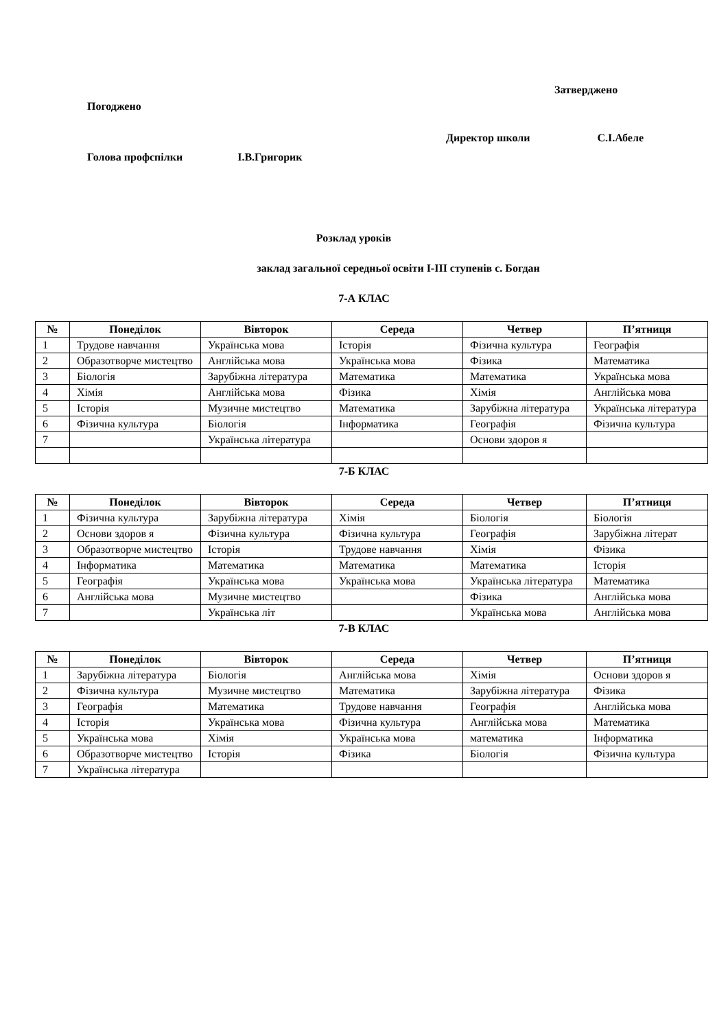Затверджено
Погоджено
Директор школи С.І.Абеле
Голова профспілки І.В.Григорик
Розклад уроків
заклад загальної середньої освіти І-ІІІ ступенів с. Богдан
7-А КЛАС
| № | Понеділок | Вівторок | Середа | Четвер | П’ятниця |
| --- | --- | --- | --- | --- | --- |
| 1 | Трудове навчання | Українська мова | Історія | Фізична культура | Географія |
| 2 | Образотворче мистецтво | Англійська мова | Українська мова | Фізика | Математика |
| 3 | Біологія | Зарубіжна література | Математика | Математика | Українська мова |
| 4 | Хімія | Англійська мова | Фізика | Хімія | Англійська мова |
| 5 | Історія | Музичне мистецтво | Математика | Зарубіжна література | Українська література |
| 6 | Фізична культура | Біологія | Інформатика | Географія | Фізична культура |
| 7 | | Українська література | | Основи здоров я | |
7-Б КЛАС
| № | Понеділок | Вівторок | Середа | Четвер | П’ятниця |
| --- | --- | --- | --- | --- | --- |
| 1 | Фізична культура | Зарубіжна література | Хімія | Біологія | Біологія |
| 2 | Основи здоров я | Фізична культура | Фізична культура | Географія | Зарубіжна літерат |
| 3 | Образотворче мистецтво | Історія | Трудове навчання | Хімія | Фізика |
| 4 | Інформатика | Математика | Математика | Математика | Історія |
| 5 | Географія | Українська мова | Українська мова | Українська література | Математика |
| 6 | Англійська мова | Музичне мистецтво | | Фізика | Англійська мова |
| 7 | | Українська літ | | Українська мова | Англійська мова |
7-В КЛАС
| № | Понеділок | Вівторок | Середа | Четвер | П’ятниця |
| --- | --- | --- | --- | --- | --- |
| 1 | Зарубіжна література | Біологія | Англійська мова | Хімія | Основи здоров я |
| 2 | Фізична культура | Музичне мистецтво | Математика | Зарубіжна література | Фізика |
| 3 | Географія | Математика | Трудове навчання | Географія | Англійська мова |
| 4 | Історія | Українська мова | Фізична культура | Англійська мова | Математика |
| 5 | Українська мова | Хімія | Українська мова | математика | Інформатика |
| 6 | Образотворче мистецтво | Історія | Фізика | Біологія | Фізична культура |
| 7 | Українська література | | | | |